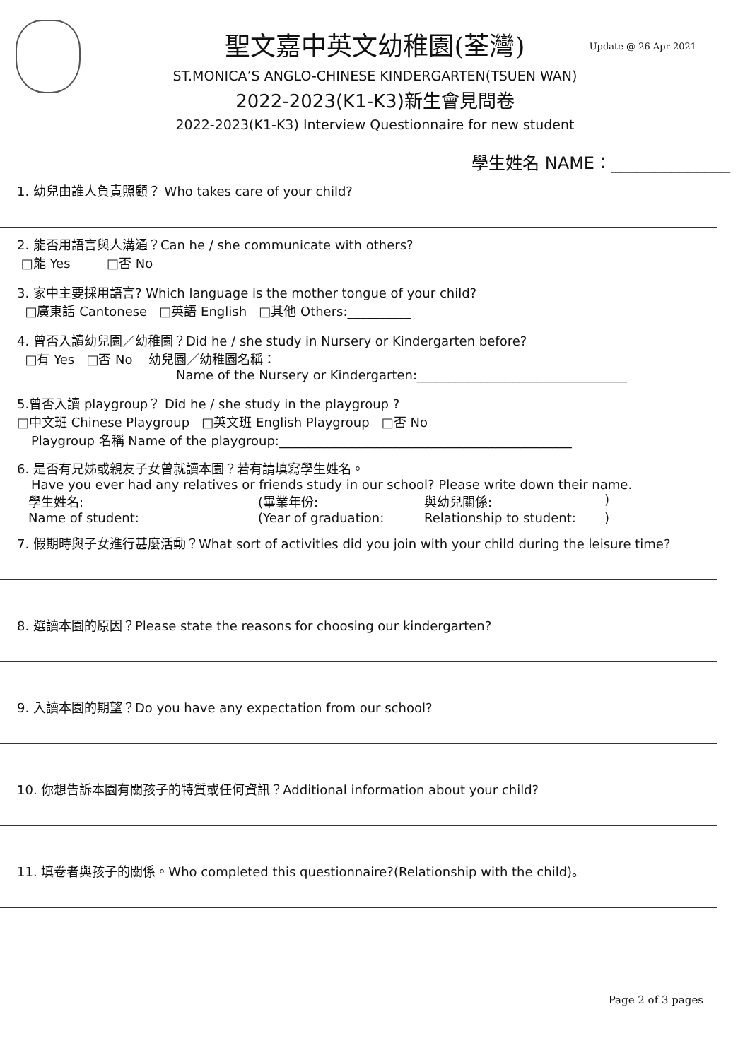Update @ 26 Apr 2021
聖文嘉中英文幼稚園(荃灣)
ST.MONICA’S ANGLO-CHINESE KINDERGARTEN(TSUEN WAN)
2022-2023(K1-K3)新生會見問卷
2022-2023(K1-K3) Interview Questionnaire for new student
學生姓名 NAME：______________
1. 幼兒由誰人負責照顧？ Who takes care of your child?
2. 能否用語言與人溝通？Can he / she communicate with others?
□能 Yes □否 No
3. 家中主要採用語言? Which language is the mother tongue of your child?
□廣東話 Cantonese □英語 English □其他 Others:__________
4. 曾否入讀幼兒園／幼稚園？Did he / she study in Nursery or Kindergarten before?
□有 Yes □否 No 幼兒園／幼稚園名稱：
Name of the Nursery or Kindergarten:_________________________________
5.曾否入讀 playgroup？ Did he / she study in the playgroup ?
□中文班 Chinese Playgroup □英文班 English Playgroup □否 No
Playgroup 名稱 Name of the playgroup:______________________________________________
6. 是否有兄姊或親友子女曾就讀本園？若有請填寫學生姓名。
Have you ever had any relatives or friends study in our school? Please write down their name.
學生姓名: (畢業年份: 與幼兒關係:)
Name of student: (Year of graduation: Relationship to student:)
7. 假期時與子女進行甚麼活動？What sort of activities did you join with your child during the leisure time?
8. 選讀本園的原因？Please state the reasons for choosing our kindergarten?
9. 入讀本園的期望？Do you have any expectation from our school?
10. 你想告訴本園有關孩子的特質或任何資訊？Additional information about your child?
11. 填卷者與孩子的關係。Who completed this questionnaire?(Relationship with the child)。
Page 2 of 3 pages